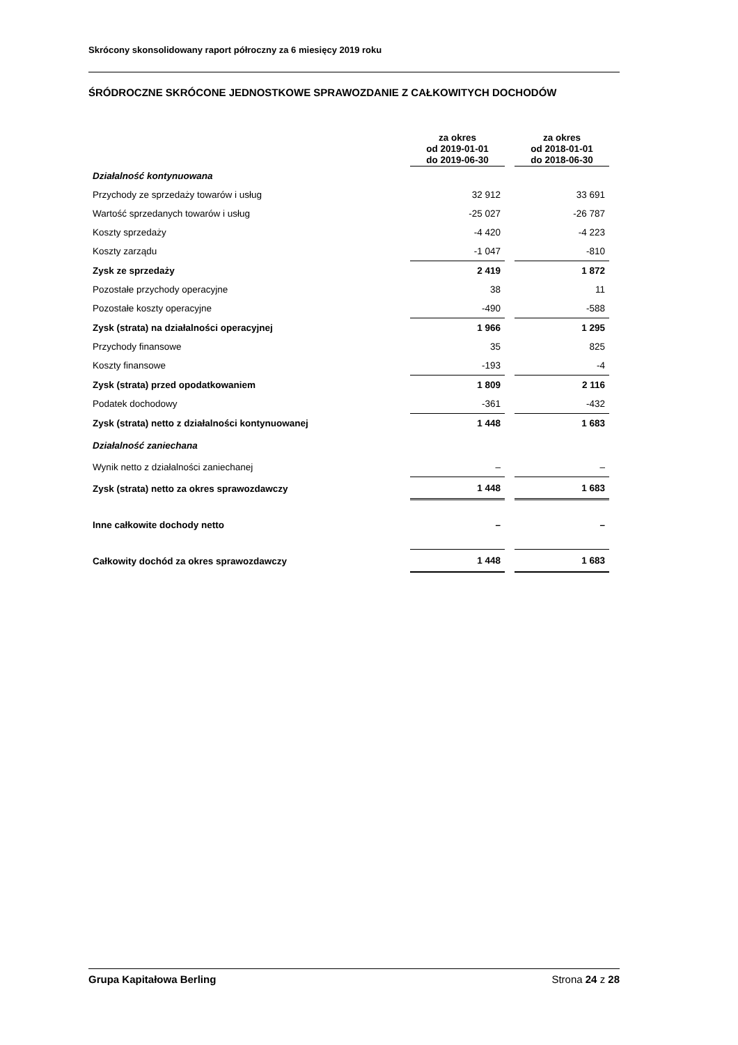Skrócony skonsolidowany raport półroczny za 6 miesięcy 2019 roku
ŚRÓDROCZNE SKRÓCONE JEDNOSTKOWE SPRAWOZDANIE Z CAŁKOWITYCH DOCHODÓW
| | za okres od 2019-01-01 do 2019-06-30 | | za okres od 2018-01-01 do 2018-06-30 |
| --- | --- | --- | --- |
| Działalność kontynuowana | | | |
| Przychody ze sprzedaży towarów i usług | 32 912 | | 33 691 |
| Wartość sprzedanych towarów i usług | -25 027 | | -26 787 |
| Koszty sprzedaży | -4 420 | | -4 223 |
| Koszty zarządu | -1 047 | | -810 |
| Zysk ze sprzedaży | 2 419 | | 1 872 |
| Pozostałe przychody operacyjne | 38 | | 11 |
| Pozostałe koszty operacyjne | -490 | | -588 |
| Zysk (strata) na działalności operacyjnej | 1 966 | | 1 295 |
| Przychody finansowe | 35 | | 825 |
| Koszty finansowe | -193 | | -4 |
| Zysk (strata) przed opodatkowaniem | 1 809 | | 2 116 |
| Podatek dochodowy | -361 | | -432 |
| Zysk (strata) netto z działalności kontynuowanej | 1 448 | | 1 683 |
| Działalność zaniechana | | | |
| Wynik netto z działalności zaniechanej | – | | – |
| Zysk (strata) netto za okres sprawozdawczy | 1 448 | | 1 683 |
| Inne całkowite dochody netto | – | | – |
| Całkowity dochód za okres sprawozdawczy | 1 448 | | 1 683 |
Grupa Kapitałowa Berling Strona 24 z 28